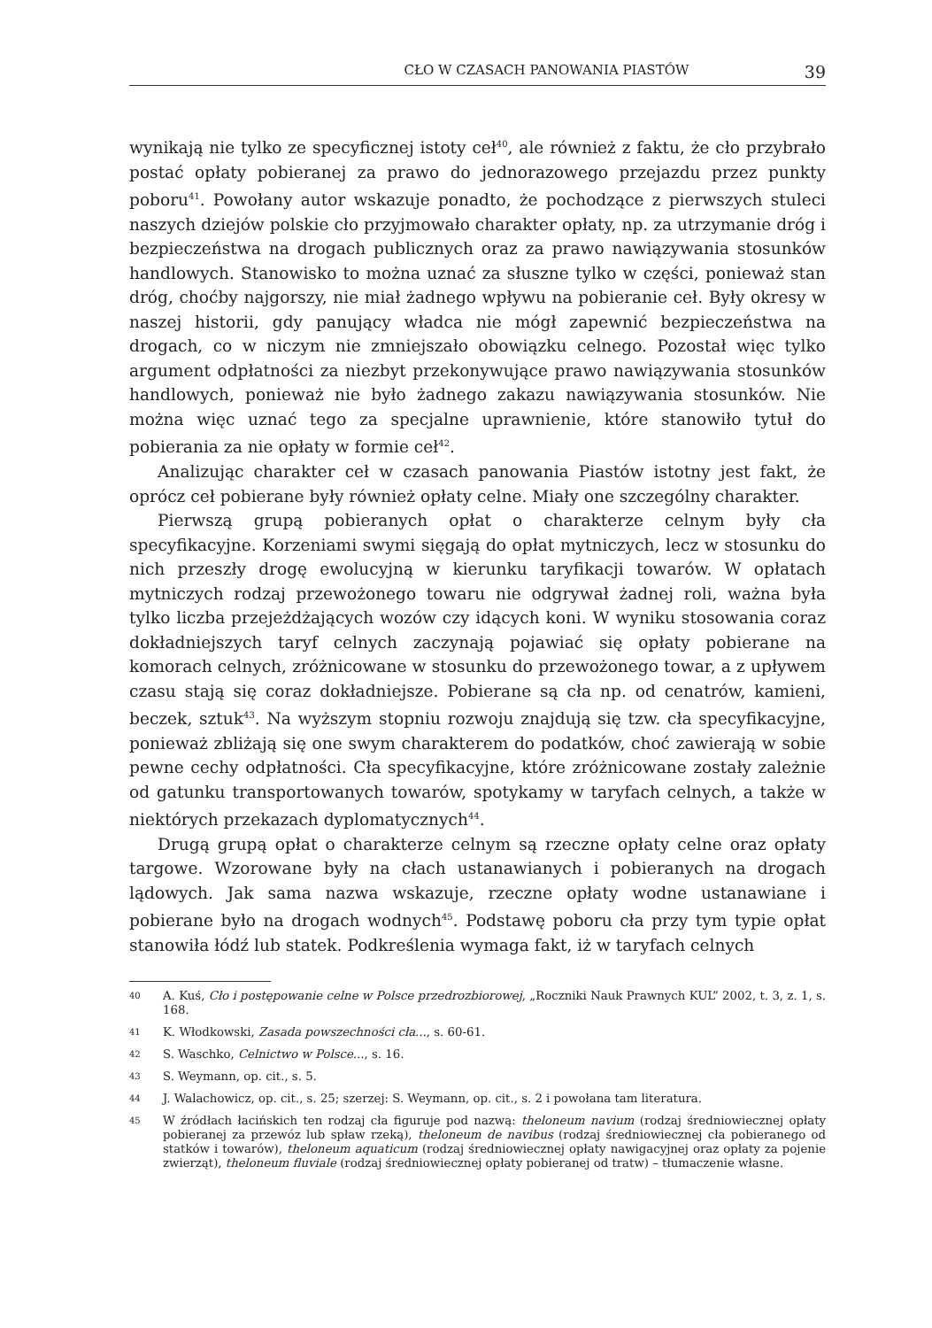CŁO W CZASACH PANOWANIA PIASTÓW 39
wynikają nie tylko ze specyficznej istoty ceł<sup>40</sup>, ale również z faktu, że cło przybrało postać opłaty pobieranej za prawo do jednorazowego przejazdu przez punkty poboru<sup>41</sup>. Powołany autor wskazuje ponadto, że pochodzące z pierwszych stuleci naszych dziejów polskie cło przyjmowało charakter opłaty, np. za utrzymanie dróg i bezpieczeństwa na drogach publicznych oraz za prawo nawiązywania stosunków handlowych. Stanowisko to można uznać za słuszne tylko w części, ponieważ stan dróg, choćby najgorszy, nie miał żadnego wpływu na pobieranie ceł. Były okresy w naszej historii, gdy panujący władca nie mógł zapewnić bezpieczeństwa na drogach, co w niczym nie zmniejszało obowiązku celnego. Pozostał więc tylko argument odpłatności za niezbyt przekonywujące prawo nawiązywania stosunków handlowych, ponieważ nie było żadnego zakazu nawiązywania stosunków. Nie można więc uznać tego za specjalne uprawnienie, które stanowiło tytuł do pobierania za nie opłaty w formie ceł<sup>42</sup>.
Analizując charakter ceł w czasach panowania Piastów istotny jest fakt, że oprócz ceł pobierane były również opłaty celne. Miały one szczególny charakter.
Pierwszą grupą pobieranych opłat o charakterze celnym były cła specyfikacyjne. Korzeniami swymi sięgają do opłat mytniczych, lecz w stosunku do nich przeszły drogę ewolucyjną w kierunku taryfikacji towarów. W opłatach mytniczych rodzaj przewożonego towaru nie odgrywał żadnej roli, ważna była tylko liczba przejeżdżających wozów czy idących koni. W wyniku stosowania coraz dokładniejszych taryf celnych zaczynają pojawiać się opłaty pobierane na komorach celnych, zróżnicowane w stosunku do przewożonego towar, a z upływem czasu stają się coraz dokładniejsze. Pobierane są cła np. od cenatrów, kamieni, beczek, sztuk<sup>43</sup>. Na wyższym stopniu rozwoju znajdują się tzw. cła specyfikacyjne, ponieważ zbliżają się one swym charakterem do podatków, choć zawierają w sobie pewne cechy odpłatności. Cła specyfikacyjne, które zróżnicowane zostały zależnie od gatunku transportowanych towarów, spotykamy w taryfach celnych, a także w niektórych przekazach dyplomatycznych<sup>44</sup>.
Drugą grupą opłat o charakterze celnym są rzeczne opłaty celne oraz opłaty targowe. Wzorowane były na cłach ustanawianych i pobieranych na drogach lądowych. Jak sama nazwa wskazuje, rzeczne opłaty wodne ustanawiane i pobierane było na drogach wodnych<sup>45</sup>. Podstawę poboru cła przy tym typie opłat stanowiła łódź lub statek. Podkreślenia wymaga fakt, iż w taryfach celnych
40 A. Kuś, Cło i postępowanie celne w Polsce przedrozbiorowej, „Roczniki Nauk Prawnych KUL” 2002, t. 3, z. 1, s. 168.
41 K. Włodkowski, Zasada powszechności cła..., s. 60-61.
42 S. Waschko, Celnictwo w Polsce..., s. 16.
43 S. Weymann, op. cit., s. 5.
44 J. Walachowicz, op. cit., s. 25; szerzej: S. Weymann, op. cit., s. 2 i powołana tam literatura.
45 W źródłach łacińskich ten rodzaj cła figuruje pod nazwą: theloneum navium (rodzaj średniowiecznej opłaty pobieranej za przewóz lub spław rzeką), theloneum de navibus (rodzaj średniowiecznej cła pobieranego od statków i towarów), theloneum aquaticum (rodzaj średniowiecznej opłaty nawigacyjnej oraz opłaty za pojenie zwierząt), theloneum fluviale (rodzaj średniowiecznej opłaty pobieranej od tratw) – tłumaczenie własne.